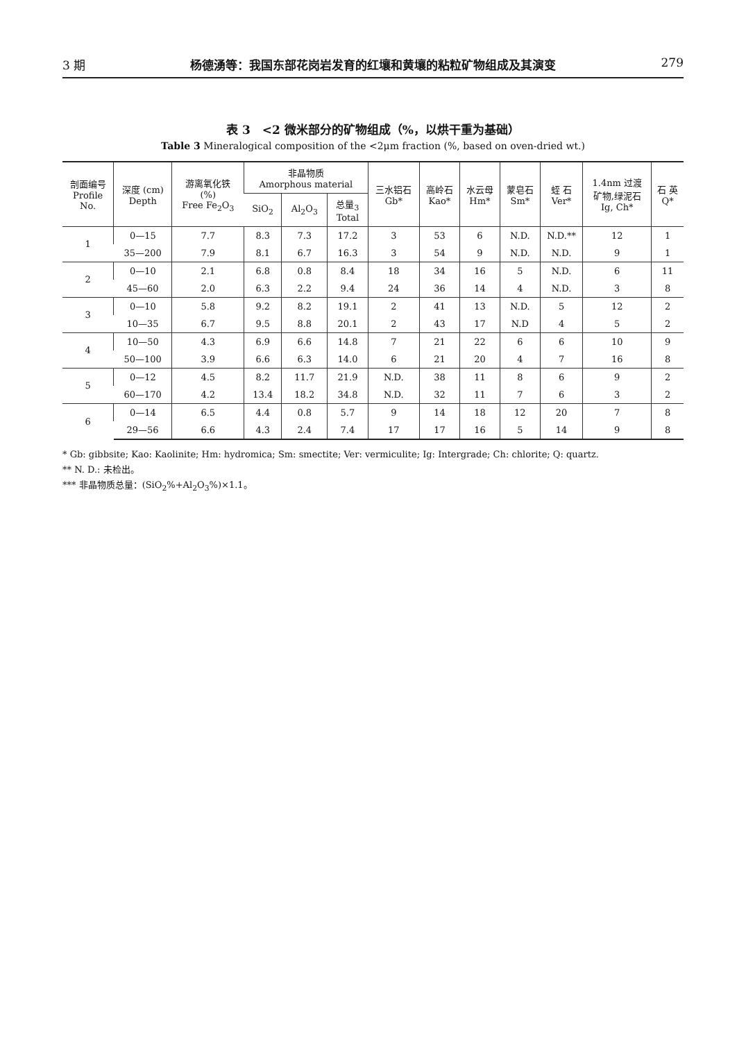3 期 杨德湧等：我国东部花岗岩发育的红壤和黄壤的粘粒矿物组成及其演变 279
表 3　<2 微米部分的矿物组成（%，以烘干重为基础）
Table 3 Mineralogical composition of the <2μm fraction (%, based on oven-dried wt.)
| 剖面编号 Profile No. | 深度 (cm) Depth | 游离氧化铁 (%) Free Fe<sub>2</sub>O<sub>3</sub> | 非晶物质 Amorphous material | | | 三水铝石 Gb* | 高岭石 Kao* | 水云母 Hm* | 蒙皂石 Sm* | 蛭 石 Ver* | 1.4nm 过渡 矿物,绿泥石 Ig, Ch* | 石 英 Q* |
| --- | --- | --- | --- | --- | --- | --- | --- | --- | --- | --- | --- | --- |
| | | | SiO<sub>2</sub> | Al<sub>2</sub>O<sub>3</sub> | 总量<sub>3</sub> Total | | | | | | | |
| 1 | 0—15 | 7.7 | 8.3 | 7.3 | 17.2 | 3 | 53 | 6 | N.D. | N.D.** | 12 | 1 |
| | 35—200 | 7.9 | 8.1 | 6.7 | 16.3 | 3 | 54 | 9 | N.D. | N.D. | 9 | 1 |
| 2 | 0—10 | 2.1 | 6.8 | 0.8 | 8.4 | 18 | 34 | 16 | 5 | N.D. | 6 | 11 |
| | 45—60 | 2.0 | 6.3 | 2.2 | 9.4 | 24 | 36 | 14 | 4 | N.D. | 3 | 8 |
| 3 | 0—10 | 5.8 | 9.2 | 8.2 | 19.1 | 2 | 41 | 13 | N.D. | 5 | 12 | 2 |
| | 10—35 | 6.7 | 9.5 | 8.8 | 20.1 | 2 | 43 | 17 | N.D | 4 | 5 | 2 |
| 4 | 10—50 | 4.3 | 6.9 | 6.6 | 14.8 | 7 | 21 | 22 | 6 | 6 | 10 | 9 |
| | 50—100 | 3.9 | 6.6 | 6.3 | 14.0 | 6 | 21 | 20 | 4 | 7 | 16 | 8 |
| 5 | 0—12 | 4.5 | 8.2 | 11.7 | 21.9 | N.D. | 38 | 11 | 8 | 6 | 9 | 2 |
| | 60—170 | 4.2 | 13.4 | 18.2 | 34.8 | N.D. | 32 | 11 | 7 | 6 | 3 | 2 |
| 6 | 0—14 | 6.5 | 4.4 | 0.8 | 5.7 | 9 | 14 | 18 | 12 | 20 | 7 | 8 |
| | 29—56 | 6.6 | 4.3 | 2.4 | 7.4 | 17 | 17 | 16 | 5 | 14 | 9 | 8 |
* Gb: gibbsite; Kao: Kaolinite; Hm: hydromica; Sm: smectite; Ver: vermiculite; Ig: Intergrade; Ch: chlorite; Q: quartz.
** N. D.: 未检出。
*** 非晶物质总量：(SiO<sub>2</sub>%+Al<sub>2</sub>O<sub>3</sub>%)×1.1。